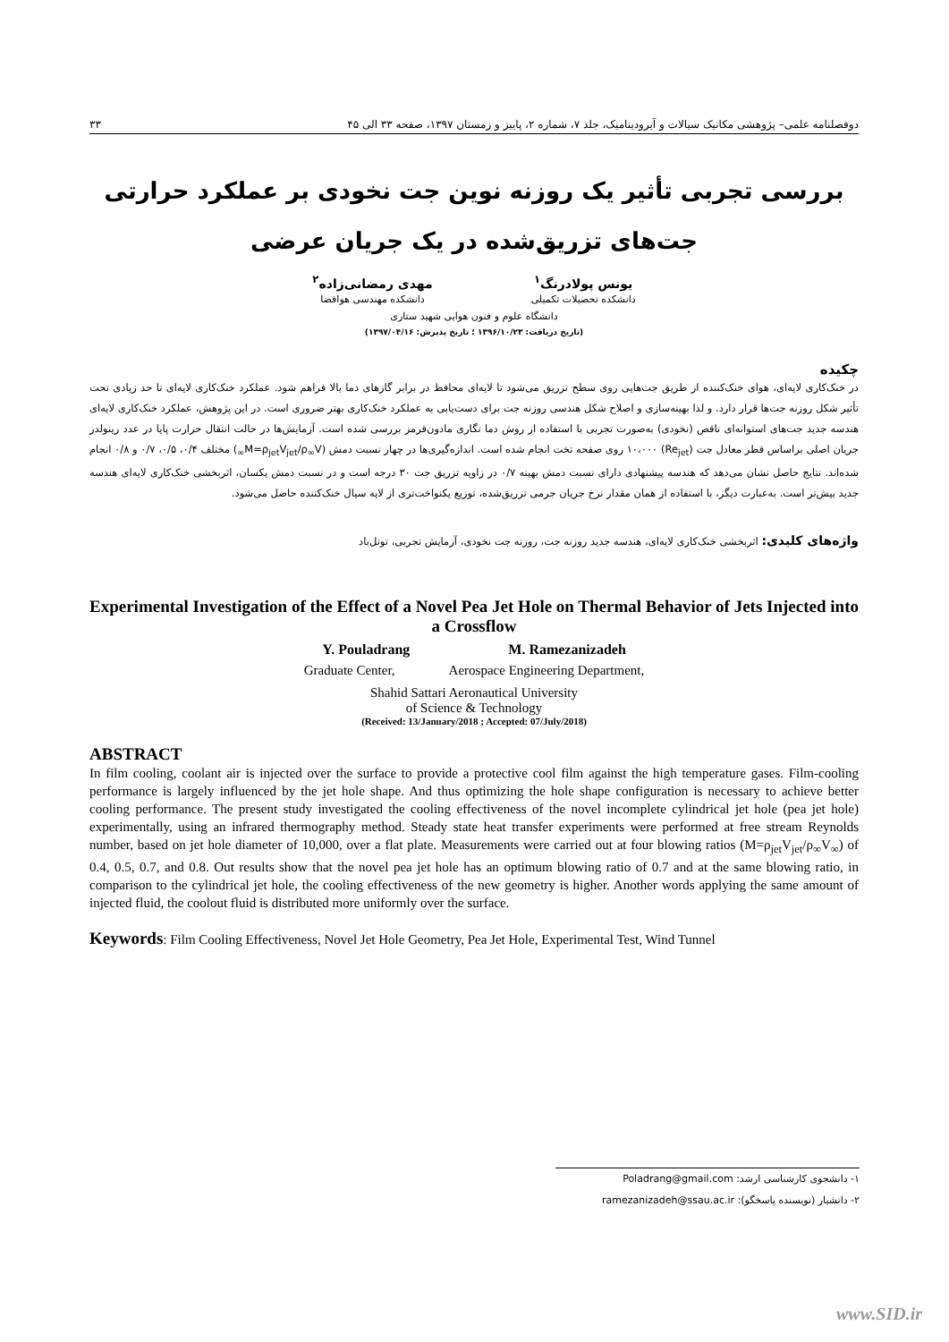دوفصلنامه علمی– پژوهشی مکانیک سیالات و آیرودینامیک، جلد ۷، شماره ۲، پاییز و زمستان ۱۳۹۷، صفحه ۳۳ الی ۴۵ ۳۳
بررسی تجربی تأثیر یک روزنه نوین جت نخودی بر عملکرد حرارتی
جت‌های تزریق‌شده در یک جریان عرضی
یونس پولادرنگ<sup>۱</sup>
دانشکده تحصیلات تکمیلی
مهدی رمضانی‌زاده<sup>۲</sup>
دانشکده مهندسی هوافضا
دانشگاه علوم و فنون هوایی شهید ستاری
(تاریخ دریافت: ۱۳۹۶/۱۰/۲۳ ؛ تاریخ پذیرش: ۱۳۹۷/۰۴/۱۶)
چکیده
در خنک‌کاری لایه‌ای، هوای خنک‌کننده از طریق جت‌هایی روی سطح تزریق می‌شود تا لایه‌ای محافظ در برابر گازهای دما بالا فراهم شود. عملکرد خنک‌کاری لایه‌ای تا حد زیادی تحت تأثیر شکل روزنه جت‌ها قرار دارد. و لذا بهینه‌سازی و اصلاح شکل هندسی روزنه جت برای دست‌یابی به عملکرد خنک‌کاری بهتر ضروری است. در این پژوهش، عملکرد خنک‌کاری لایه‌ای هندسه جدید جت‌های استوانه‌ای ناقص (نخودی) به‌صورت تجربی با استفاده از روش دما نگاری مادون‌قرمز بررسی شده است. آزمایش‌ها در حالت انتقال حرارت پایا در عدد رینولدز جریان اصلی براساس قطر معادل جت (Re<sub>jet</sub>) ۱۰،۰۰۰ روی صفحه تخت انجام شده است. اندازه‌گیری‌ها در چهار نسبت دمش (M=ρ<sub>jet</sub>V<sub>jet</sub>/ρ<sub>∞</sub>V<sub>∞</sub>) مختلف ۰/۴، ۰/۵، ۰/۷ و ۰/۸ انجام شده‌اند. نتایج حاصل نشان می‌دهد که هندسه پیشنهادی دارای نسبت دمش بهینه ۰/۷ در زاویه تزریق جت ۳۰ درجه است و در نسبت دمش یکسان، اثربخشی خنک‌کاری لایه‌ای هندسه جدید بیش‌تر است. به‌عبارت دیگر، با استفاده از همان مقدار نرخ جریان جرمی تزریق‌شده، توزیع یکنواخت‌تری از لایه سیال خنک‌کننده حاصل می‌شود.
واژه‌های کلیدی: اثربخشی خنک‌کاری لایه‌ای، هندسه جدید روزنه جت، روزنه جت نخودی، آزمایش تجربی، تونل‌باد
Experimental Investigation of the Effect of a Novel Pea Jet Hole on Thermal Behavior of Jets Injected into a Crossflow
Y. Pouladrang M. Ramezanizadeh
Graduate Center, Aerospace Engineering Department,
Shahid Sattari Aeronautical University
of Science & Technology
(Received: 13/January/2018 ; Accepted: 07/July/2018)
ABSTRACT
In film cooling, coolant air is injected over the surface to provide a protective cool film against the high temperature gases. Film-cooling performance is largely influenced by the jet hole shape. And thus optimizing the hole shape configuration is necessary to achieve better cooling performance. The present study investigated the cooling effectiveness of the novel incomplete cylindrical jet hole (pea jet hole) experimentally, using an infrared thermography method. Steady state heat transfer experiments were performed at free stream Reynolds number, based on jet hole diameter of 10,000, over a flat plate. Measurements were carried out at four blowing ratios (M=ρ<sub>jet</sub>V<sub>jet</sub>/ρ<sub>∞</sub>V<sub>∞</sub>) of 0.4, 0.5, 0.7, and 0.8. Out results show that the novel pea jet hole has an optimum blowing ratio of 0.7 and at the same blowing ratio, in comparison to the cylindrical jet hole, the cooling effectiveness of the new geometry is higher. Another words applying the same amount of injected fluid, the coolout fluid is distributed more uniformly over the surface.
Keywords: Film Cooling Effectiveness, Novel Jet Hole Geometry, Pea Jet Hole, Experimental Test, Wind Tunnel
۱- دانشجوی کارشناسی ارشد: Poladrang@gmail.com
۲- دانشیار (نویسنده پاسخگو): ramezanizadeh@ssau.ac.ir
www.SID.ir